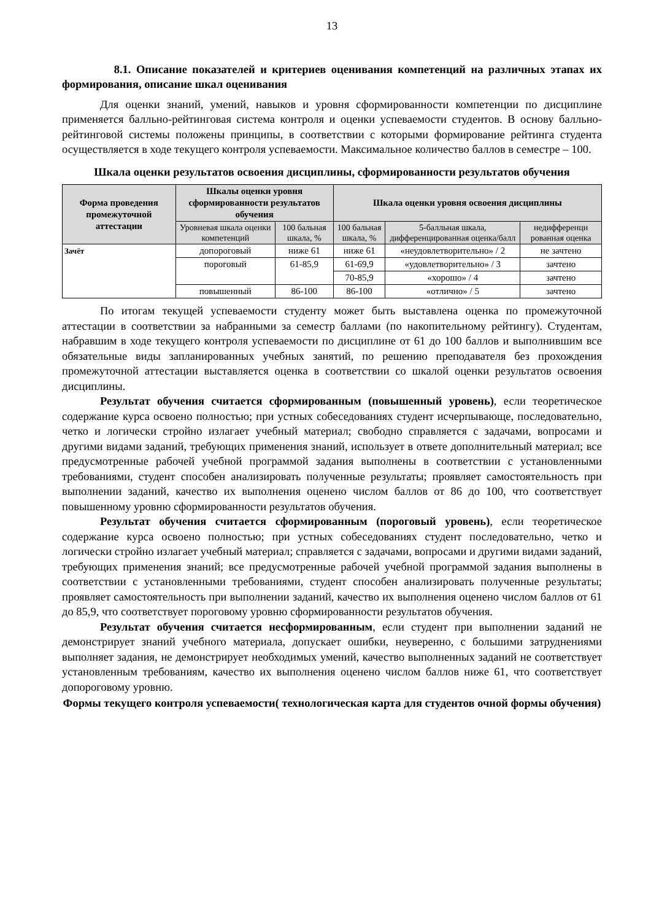13
8.1. Описание показателей и критериев оценивания компетенций на различных этапах их формирования, описание шкал оценивания
Для оценки знаний, умений, навыков и уровня сформированности компетенции по дисциплине применяется балльно-рейтинговая система контроля и оценки успеваемости студентов. В основу балльно-рейтинговой системы положены принципы, в соответствии с которыми формирование рейтинга студента осуществляется в ходе текущего контроля успеваемости. Максимальное количество баллов в семестре – 100.
Шкала оценки результатов освоения дисциплины, сформированности результатов обучения
| Форма проведения промежуточной аттестации | Шкалы оценки уровня сформированности результатов обучения | | Шкала оценки уровня освоения дисциплины | | |
| --- | --- | --- | --- | --- | --- |
| | Уровневая шкала оценки компетенций | 100 бальная шкала, % | 100 бальная шкала, % | 5-балльная шкала, дифференцированная оценка/балл | недифференци рованная оценка |
| Зачёт | допороговый | ниже 61 | ниже 61 | «неудовлетворительно» / 2 | не зачтено |
| | пороговый | 61-85,9 | 61-69,9 | «удовлетворительно» / 3 | зачтено |
| | | | 70-85,9 | «хорошо» / 4 | зачтено |
| | повышенный | 86-100 | 86-100 | «отлично» / 5 | зачтено |
По итогам текущей успеваемости студенту может быть выставлена оценка по промежуточной аттестации в соответствии за набранными за семестр баллами (по накопительному рейтингу). Студентам, набравшим в ходе текущего контроля успеваемости по дисциплине от 61 до 100 баллов и выполнившим все обязательные виды запланированных учебных занятий, по решению преподавателя без прохождения промежуточной аттестации выставляется оценка в соответствии со шкалой оценки результатов освоения дисциплины.
Результат обучения считается сформированным (повышенный уровень), если теоретическое содержание курса освоено полностью; при устных собеседованиях студент исчерпывающе, последовательно, четко и логически стройно излагает учебный материал; свободно справляется с задачами, вопросами и другими видами заданий, требующих применения знаний, использует в ответе дополнительный материал; все предусмотренные рабочей учебной программой задания выполнены в соответствии с установленными требованиями, студент способен анализировать полученные результаты; проявляет самостоятельность при выполнении заданий, качество их выполнения оценено числом баллов от 86 до 100, что соответствует повышенному уровню сформированности результатов обучения.
Результат обучения считается сформированным (пороговый уровень), если теоретическое содержание курса освоено полностью; при устных собеседованиях студент последовательно, четко и логически стройно излагает учебный материал; справляется с задачами, вопросами и другими видами заданий, требующих применения знаний; все предусмотренные рабочей учебной программой задания выполнены в соответствии с установленными требованиями, студент способен анализировать полученные результаты; проявляет самостоятельность при выполнении заданий, качество их выполнения оценено числом баллов от 61 до 85,9, что соответствует пороговому уровню сформированности результатов обучения.
Результат обучения считается несформированным, если студент при выполнении заданий не демонстрирует знаний учебного материала, допускает ошибки, неуверенно, с большими затруднениями выполняет задания, не демонстрирует необходимых умений, качество выполненных заданий не соответствует установленным требованиям, качество их выполнения оценено числом баллов ниже 61, что соответствует допороговому уровню.
Формы текущего контроля успеваемости( технологическая карта для студентов очной формы обучения)